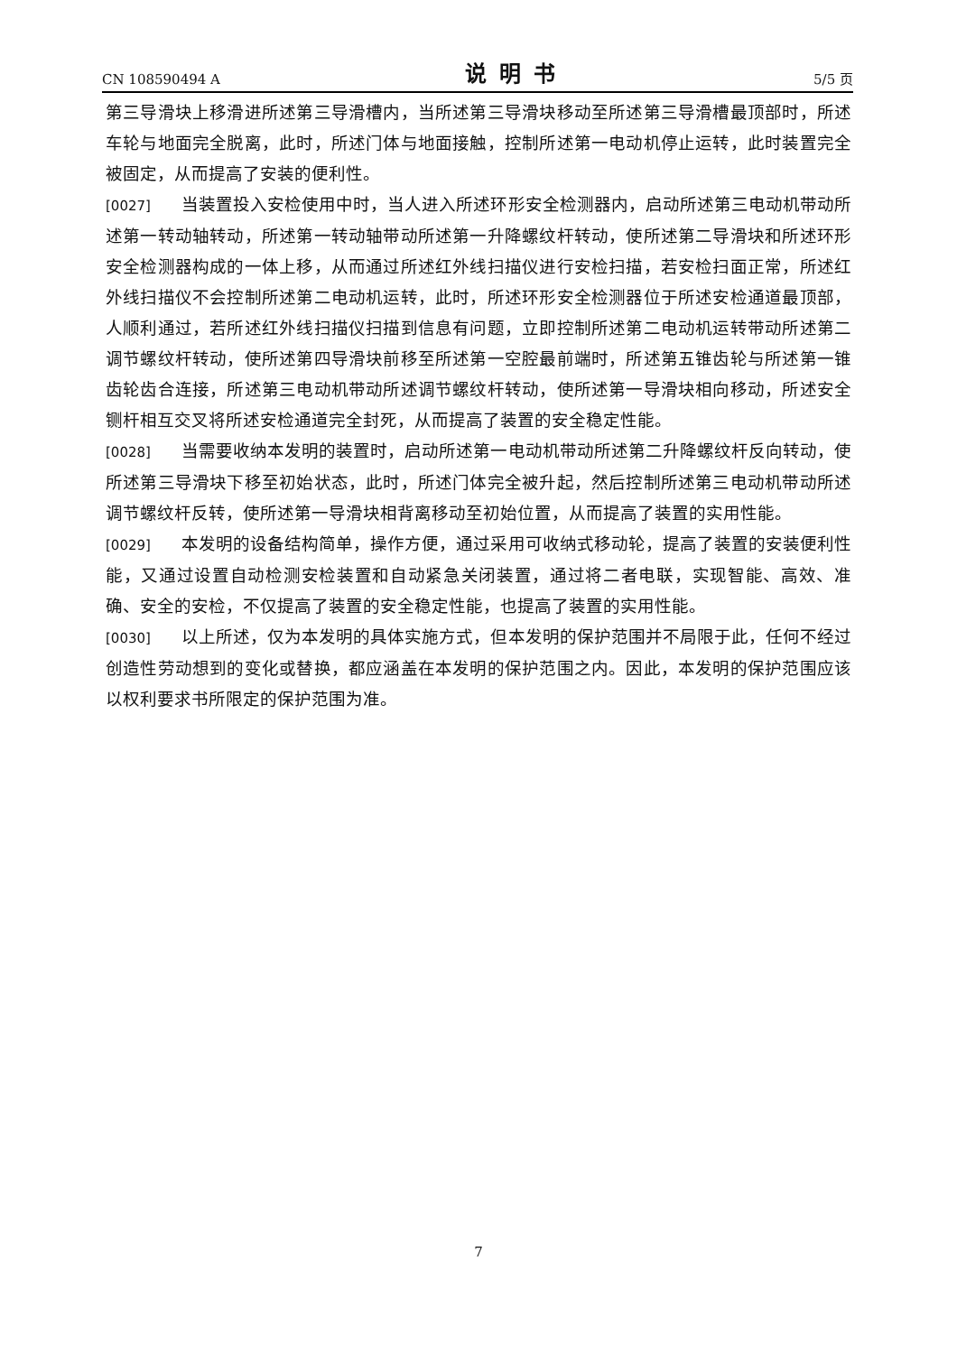CN 108590494 A 说明书 5/5 页
第三导滑块上移滑进所述第三导滑槽内，当所述第三导滑块移动至所述第三导滑槽最顶部时，所述车轮与地面完全脱离，此时，所述门体与地面接触，控制所述第一电动机停止运转，此时装置完全被固定，从而提高了安装的便利性。
[0027] 当装置投入安检使用中时，当人进入所述环形安全检测器内，启动所述第三电动机带动所述第一转动轴转动，所述第一转动轴带动所述第一升降螺纹杆转动，使所述第二导滑块和所述环形安全检测器构成的一体上移，从而通过所述红外线扫描仪进行安检扫描，若安检扫面正常，所述红外线扫描仪不会控制所述第二电动机运转，此时，所述环形安全检测器位于所述安检通道最顶部，人顺利通过，若所述红外线扫描仪扫描到信息有问题，立即控制所述第二电动机运转带动所述第二调节螺纹杆转动，使所述第四导滑块前移至所述第一空腔最前端时，所述第五锥齿轮与所述第一锥齿轮齿合连接，所述第三电动机带动所述调节螺纹杆转动，使所述第一导滑块相向移动，所述安全铡杆相互交叉将所述安检通道完全封死，从而提高了装置的安全稳定性能。
[0028] 当需要收纳本发明的装置时，启动所述第一电动机带动所述第二升降螺纹杆反向转动，使所述第三导滑块下移至初始状态，此时，所述门体完全被升起，然后控制所述第三电动机带动所述调节螺纹杆反转，使所述第一导滑块相背离移动至初始位置，从而提高了装置的实用性能。
[0029] 本发明的设备结构简单，操作方便，通过采用可收纳式移动轮，提高了装置的安装便利性能，又通过设置自动检测安检装置和自动紧急关闭装置，通过将二者电联，实现智能、高效、准确、安全的安检，不仅提高了装置的安全稳定性能，也提高了装置的实用性能。
[0030] 以上所述，仅为本发明的具体实施方式，但本发明的保护范围并不局限于此，任何不经过创造性劳动想到的变化或替换，都应涵盖在本发明的保护范围之内。因此，本发明的保护范围应该以权利要求书所限定的保护范围为准。
7